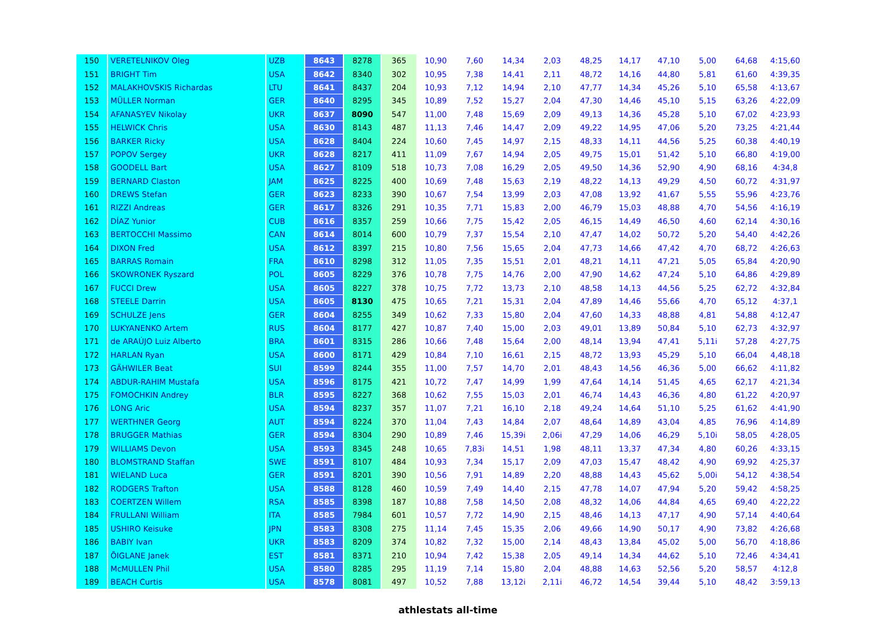| 150 | VERETELNIKOV Oleg | UZB | 8643 | 8278 | 365 | 10,90 | 7,60 | 14,34 | 2,03 | 48,25 | 14,17 | 47,10 | 5,00 | 64,68 | 4:15,60 |
| 151 | BRIGHT Tim | USA | 8642 | 8340 | 302 | 10,95 | 7,38 | 14,41 | 2,11 | 48,72 | 14,16 | 44,80 | 5,81 | 61,60 | 4:39,35 |
| 152 | MALAKHOVSKIS Richardas | LTU | 8641 | 8437 | 204 | 10,93 | 7,12 | 14,94 | 2,10 | 47,77 | 14,34 | 45,26 | 5,10 | 65,58 | 4:13,67 |
| 153 | MÜLLER Norman | GER | 8640 | 8295 | 345 | 10,89 | 7,52 | 15,27 | 2,04 | 47,30 | 14,46 | 45,10 | 5,15 | 63,26 | 4:22,09 |
| 154 | AFANASYEV Nikolay | UKR | 8637 | 8090 | 547 | 11,00 | 7,48 | 15,69 | 2,09 | 49,13 | 14,36 | 45,28 | 5,10 | 67,02 | 4:23,93 |
| 155 | HELWICK Chris | USA | 8630 | 8143 | 487 | 11,13 | 7,46 | 14,47 | 2,09 | 49,22 | 14,95 | 47,06 | 5,20 | 73,25 | 4:21,44 |
| 156 | BARKER Ricky | USA | 8628 | 8404 | 224 | 10,60 | 7,45 | 14,97 | 2,15 | 48,33 | 14,11 | 44,56 | 5,25 | 60,38 | 4:40,19 |
| 157 | POPOV Sergey | UKR | 8628 | 8217 | 411 | 11,09 | 7,67 | 14,94 | 2,05 | 49,75 | 15,01 | 51,42 | 5,10 | 66,80 | 4:19,00 |
| 158 | GOODELL Bart | USA | 8627 | 8109 | 518 | 10,73 | 7,08 | 16,29 | 2,05 | 49,50 | 14,36 | 52,90 | 4,90 | 68,16 | 4:34,8 |
| 159 | BERNARD Claston | JAM | 8625 | 8225 | 400 | 10,69 | 7,48 | 15,63 | 2,19 | 48,22 | 14,13 | 49,29 | 4,50 | 60,72 | 4:31,97 |
| 160 | DREWS Stefan | GER | 8623 | 8233 | 390 | 10,67 | 7,54 | 13,99 | 2,03 | 47,08 | 13,92 | 41,67 | 5,55 | 55,96 | 4:23,76 |
| 161 | RIZZI Andreas | GER | 8617 | 8326 | 291 | 10,35 | 7,71 | 15,83 | 2,00 | 46,79 | 15,03 | 48,88 | 4,70 | 54,56 | 4:16,19 |
| 162 | DÍAZ Yunior | CUB | 8616 | 8357 | 259 | 10,66 | 7,75 | 15,42 | 2,05 | 46,15 | 14,49 | 46,50 | 4,60 | 62,14 | 4:30,16 |
| 163 | BERTOCCHI Massimo | CAN | 8614 | 8014 | 600 | 10,79 | 7,37 | 15,54 | 2,10 | 47,47 | 14,02 | 50,72 | 5,20 | 54,40 | 4:42,26 |
| 164 | DIXON Fred | USA | 8612 | 8397 | 215 | 10,80 | 7,56 | 15,65 | 2,04 | 47,73 | 14,66 | 47,42 | 4,70 | 68,72 | 4:26,63 |
| 165 | BARRAS Romain | FRA | 8610 | 8298 | 312 | 11,05 | 7,35 | 15,51 | 2,01 | 48,21 | 14,11 | 47,21 | 5,05 | 65,84 | 4:20,90 |
| 166 | SKOWRONEK Ryszard | POL | 8605 | 8229 | 376 | 10,78 | 7,75 | 14,76 | 2,00 | 47,90 | 14,62 | 47,24 | 5,10 | 64,86 | 4:29,89 |
| 167 | FUCCI Drew | USA | 8605 | 8227 | 378 | 10,75 | 7,72 | 13,73 | 2,10 | 48,58 | 14,13 | 44,56 | 5,25 | 62,72 | 4:32,84 |
| 168 | STEELE Darrin | USA | 8605 | 8130 | 475 | 10,65 | 7,21 | 15,31 | 2,04 | 47,89 | 14,46 | 55,66 | 4,70 | 65,12 | 4:37,1 |
| 169 | SCHULZE Jens | GER | 8604 | 8255 | 349 | 10,62 | 7,33 | 15,80 | 2,04 | 47,60 | 14,33 | 48,88 | 4,81 | 54,88 | 4:12,47 |
| 170 | LUKYANENKO Artem | RUS | 8604 | 8177 | 427 | 10,87 | 7,40 | 15,00 | 2,03 | 49,01 | 13,89 | 50,84 | 5,10 | 62,73 | 4:32,97 |
| 171 | de ARAÚJO Luiz Alberto | BRA | 8601 | 8315 | 286 | 10,66 | 7,48 | 15,64 | 2,00 | 48,14 | 13,94 | 47,41 | 5,11i | 57,28 | 4:27,75 |
| 172 | HARLAN Ryan | USA | 8600 | 8171 | 429 | 10,84 | 7,10 | 16,61 | 2,15 | 48,72 | 13,93 | 45,29 | 5,10 | 66,04 | 4,48,18 |
| 173 | GÄHWILER Beat | SUI | 8599 | 8244 | 355 | 11,00 | 7,57 | 14,70 | 2,01 | 48,43 | 14,56 | 46,36 | 5,00 | 66,62 | 4:11,82 |
| 174 | ABDUR-RAHIM Mustafa | USA | 8596 | 8175 | 421 | 10,72 | 7,47 | 14,99 | 1,99 | 47,64 | 14,14 | 51,45 | 4,65 | 62,17 | 4:21,34 |
| 175 | FOMOCHKIN Andrey | BLR | 8595 | 8227 | 368 | 10,62 | 7,55 | 15,03 | 2,01 | 46,74 | 14,43 | 46,36 | 4,80 | 61,22 | 4:20,97 |
| 176 | LONG Aric | USA | 8594 | 8237 | 357 | 11,07 | 7,21 | 16,10 | 2,18 | 49,24 | 14,64 | 51,10 | 5,25 | 61,62 | 4:41,90 |
| 177 | WERTHNER Georg | AUT | 8594 | 8224 | 370 | 11,04 | 7,43 | 14,84 | 2,07 | 48,64 | 14,89 | 43,04 | 4,85 | 76,96 | 4:14,89 |
| 178 | BRUGGER Mathias | GER | 8594 | 8304 | 290 | 10,89 | 7,46 | 15,39i | 2,06i | 47,29 | 14,06 | 46,29 | 5,10i | 58,05 | 4:28,05 |
| 179 | WILLIAMS Devon | USA | 8593 | 8345 | 248 | 10,65 | 7,83i | 14,51 | 1,98 | 48,11 | 13,37 | 47,34 | 4,80 | 60,26 | 4:33,15 |
| 180 | BLOMSTRAND Staffan | SWE | 8591 | 8107 | 484 | 10,93 | 7,34 | 15,17 | 2,09 | 47,03 | 15,47 | 48,42 | 4,90 | 69,92 | 4:25,37 |
| 181 | WIELAND Luca | GER | 8591 | 8201 | 390 | 10,56 | 7,91 | 14,89 | 2,20 | 48,88 | 14,43 | 45,62 | 5,00i | 54,12 | 4:38,54 |
| 182 | RODGERS Trafton | USA | 8588 | 8128 | 460 | 10,59 | 7,49 | 14,40 | 2,15 | 47,78 | 14,07 | 47,94 | 5,20 | 59,42 | 4:58,25 |
| 183 | COERTZEN Willem | RSA | 8585 | 8398 | 187 | 10,88 | 7,58 | 14,50 | 2,08 | 48,32 | 14,06 | 44,84 | 4,65 | 69,40 | 4:22,22 |
| 184 | FRULLANI William | ITA | 8585 | 7984 | 601 | 10,57 | 7,72 | 14,90 | 2,15 | 48,46 | 14,13 | 47,17 | 4,90 | 57,14 | 4:40,64 |
| 185 | USHIRO Keisuke | JPN | 8583 | 8308 | 275 | 11,14 | 7,45 | 15,35 | 2,06 | 49,66 | 14,90 | 50,17 | 4,90 | 73,82 | 4:26,68 |
| 186 | BABIY Ivan | UKR | 8583 | 8209 | 374 | 10,82 | 7,32 | 15,00 | 2,14 | 48,43 | 13,84 | 45,02 | 5,00 | 56,70 | 4:18,86 |
| 187 | ÕIGLANE Janek | EST | 8581 | 8371 | 210 | 10,94 | 7,42 | 15,38 | 2,05 | 49,14 | 14,34 | 44,62 | 5,10 | 72,46 | 4:34,41 |
| 188 | McMULLEN Phil | USA | 8580 | 8285 | 295 | 11,19 | 7,14 | 15,80 | 2,04 | 48,88 | 14,63 | 52,56 | 5,20 | 58,57 | 4:12,8 |
| 189 | BEACH Curtis | USA | 8578 | 8081 | 497 | 10,52 | 7,88 | 13,12i | 2,11i | 46,72 | 14,54 | 39,44 | 5,10 | 48,42 | 3:59,13 |
athlestats all-time